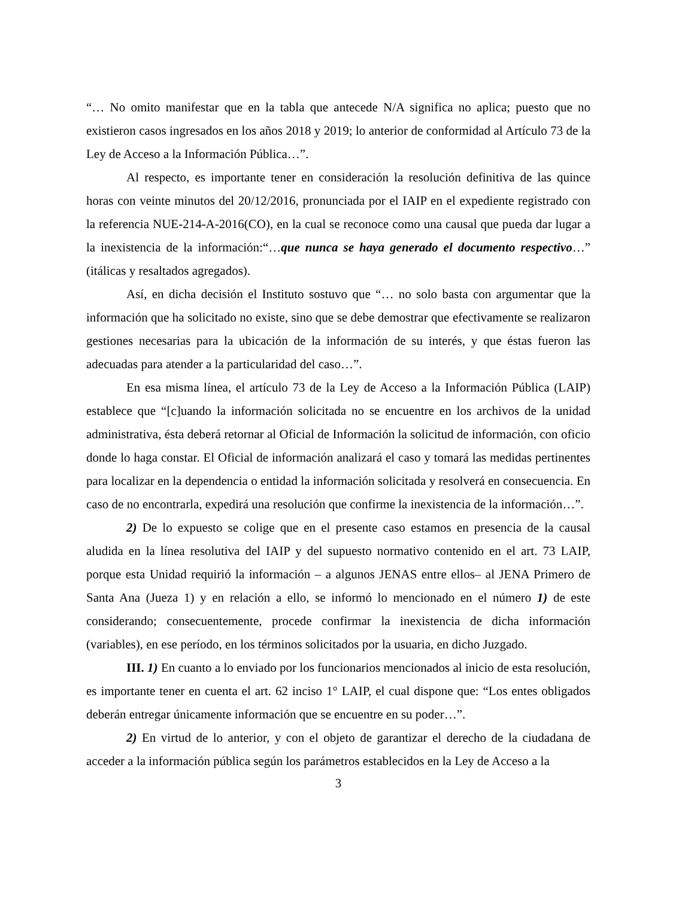“… No omito manifestar que en la tabla que antecede N/A significa no aplica; puesto que no existieron casos ingresados en los años 2018 y 2019; lo anterior de conformidad al Artículo 73 de la Ley de Acceso a la Información Pública…”.
Al respecto, es importante tener en consideración la resolución definitiva de las quince horas con veinte minutos del 20/12/2016, pronunciada por el IAIP en el expediente registrado con la referencia NUE-214-A-2016(CO), en la cual se reconoce como una causal que pueda dar lugar a la inexistencia de la información:“…que nunca se haya generado el documento respectivo…” (itálicas y resaltados agregados).
Así, en dicha decisión el Instituto sostuvo que “… no solo basta con argumentar que la información que ha solicitado no existe, sino que se debe demostrar que efectivamente se realizaron gestiones necesarias para la ubicación de la información de su interés, y que éstas fueron las adecuadas para atender a la particularidad del caso…”.
En esa misma línea, el artículo 73 de la Ley de Acceso a la Información Pública (LAIP) establece que “[c]uando la información solicitada no se encuentre en los archivos de la unidad administrativa, ésta deberá retornar al Oficial de Información la solicitud de información, con oficio donde lo haga constar. El Oficial de información analizará el caso y tomará las medidas pertinentes para localizar en la dependencia o entidad la información solicitada y resolverá en consecuencia. En caso de no encontrarla, expedirá una resolución que confirme la inexistencia de la información…”.
2) De lo expuesto se colige que en el presente caso estamos en presencia de la causal aludida en la línea resolutiva del IAIP y del supuesto normativo contenido en el art. 73 LAIP, porque esta Unidad requirió la información – a algunos JENAS entre ellos– al JENA Primero de Santa Ana (Jueza 1) y en relación a ello, se informó lo mencionado en el número 1) de este considerando; consecuentemente, procede confirmar la inexistencia de dicha información (variables), en ese período, en los términos solicitados por la usuaria, en dicho Juzgado.
III. 1) En cuanto a lo enviado por los funcionarios mencionados al inicio de esta resolución, es importante tener en cuenta el art. 62 inciso 1° LAIP, el cual dispone que: “Los entes obligados deberán entregar únicamente información que se encuentre en su poder…”.
2) En virtud de lo anterior, y con el objeto de garantizar el derecho de la ciudadana de acceder a la información pública según los parámetros establecidos en la Ley de Acceso a la
3